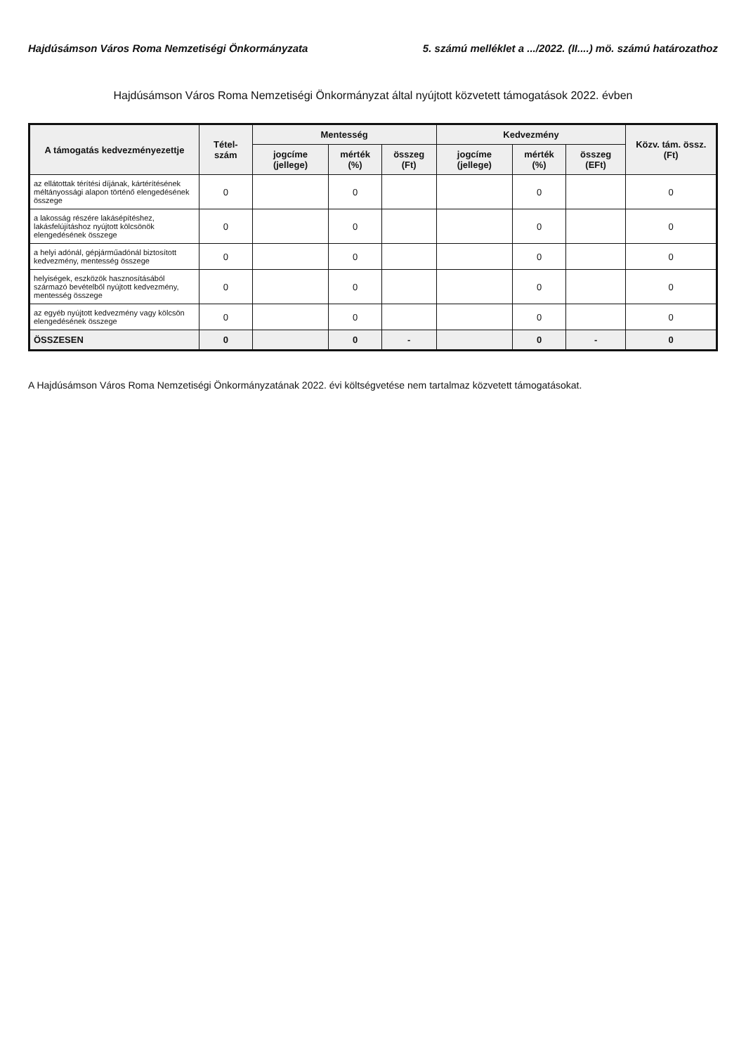Hajdúsámson Város Roma Nemzetiségi Önkormányzata 5. számú melléklet a .../2022. (II....) mö. számú határozathoz
Hajdúsámson Város Roma Nemzetiségi Önkormányzat által nyújtott közvetett támogatások 2022. évben
| A támogatás kedvezményezettje | Tétel-szám | Mentesség | | | Kedvezmény | | | Közv. tám. össz. (Ft) |
| --- | --- | --- | --- | --- | --- | --- | --- | --- |
| | | jogcíme (jellege) | mérték (%) | összeg (Ft) | jogcíme (jellege) | mérték (%) | összeg (EFt) | |
| az ellátottak térítési díjának, kártérítésének méltányossági alapon történő elengedésének összege | 0 | | 0 | | | 0 | | 0 |
| a lakosság részére lakásépítéshez, lakásfelújításhoz nyújtott kölcsönök elengedésének összege | 0 | | 0 | | | 0 | | 0 |
| a helyi adónál, gépjárműadónál biztosított kedvezmény, mentesség összege | 0 | | 0 | | | 0 | | 0 |
| helyiségek, eszközök hasznosításából származó bevételből nyújtott kedvezmény, mentesség összege | 0 | | 0 | | | 0 | | 0 |
| az egyéb nyújtott kedvezmény vagy kölcsön elengedésének összege | 0 | | 0 | | | 0 | | 0 |
| ÖSSZESEN | 0 | | 0 | - | | 0 | - | 0 |
A Hajdúsámson Város Roma Nemzetiségi Önkormányzatának 2022. évi költségvetése nem tartalmaz közvetett támogatásokat.